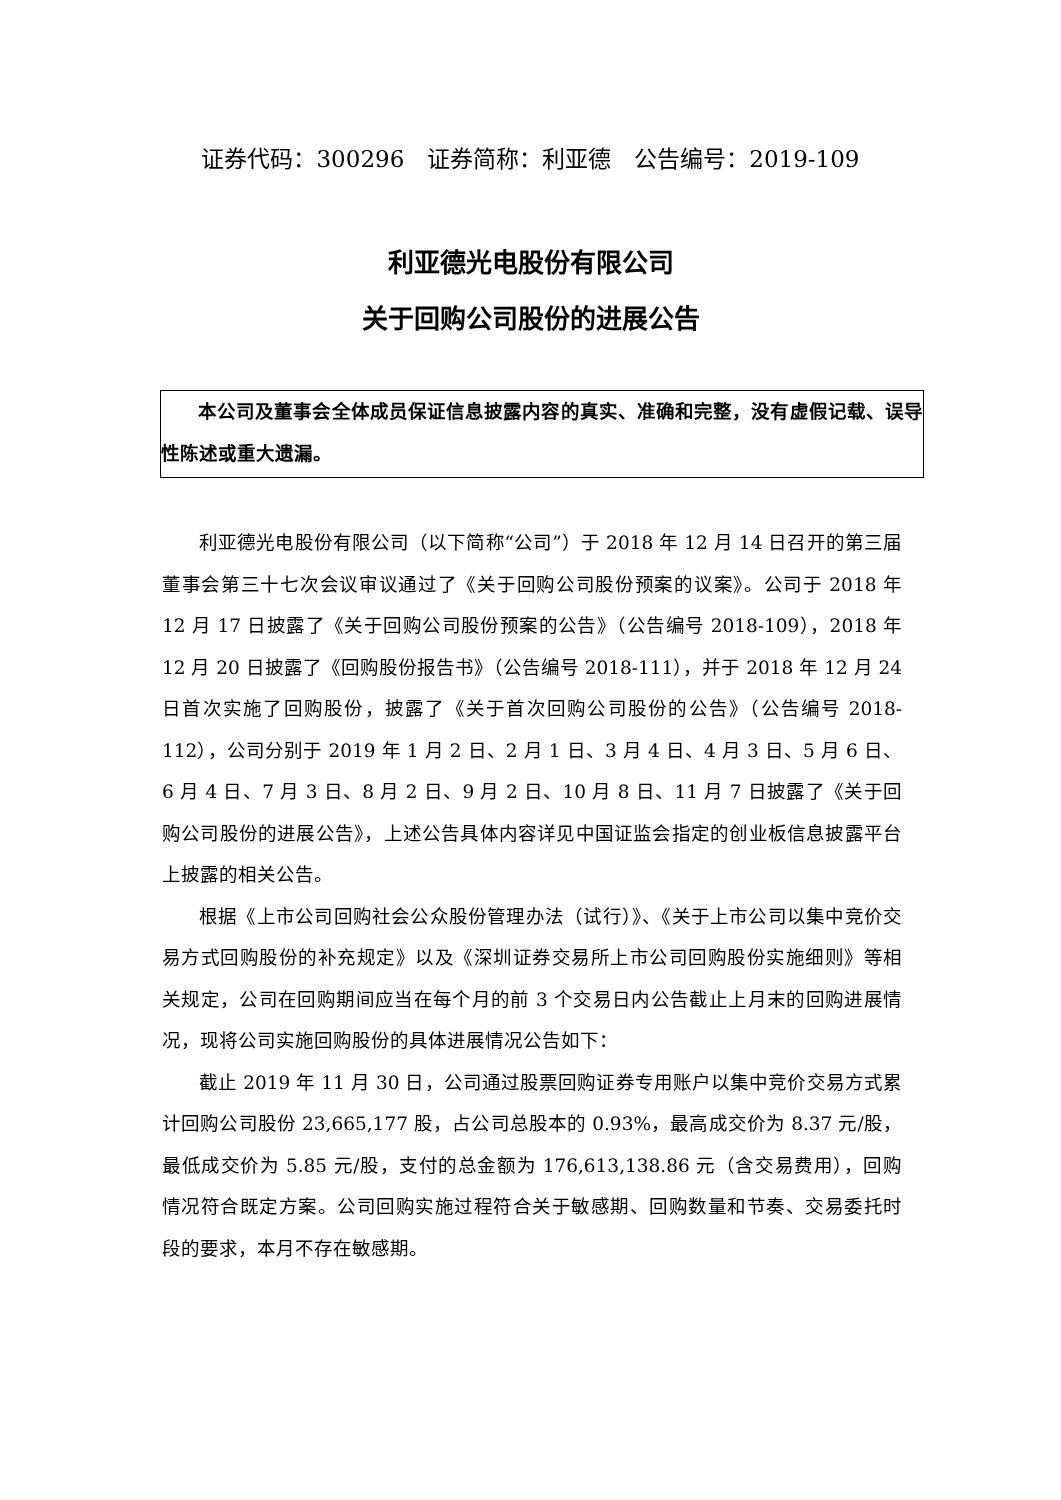证券代码：300296　证券简称：利亚德　公告编号：2019-109
利亚德光电股份有限公司
关于回购公司股份的进展公告
本公司及董事会全体成员保证信息披露内容的真实、准确和完整，没有虚假记载、误导性陈述或重大遗漏。
利亚德光电股份有限公司（以下简称“公司”）于 2018 年 12 月 14 日召开的第三届董事会第三十七次会议审议通过了《关于回购公司股份预案的议案》。公司于 2018 年 12 月 17 日披露了《关于回购公司股份预案的公告》（公告编号 2018-109），2018 年 12 月 20 日披露了《回购股份报告书》（公告编号 2018-111），并于 2018 年 12 月 24 日首次实施了回购股份，披露了《关于首次回购公司股份的公告》（公告编号 2018-112），公司分别于 2019 年 1 月 2 日、2 月 1 日、3 月 4 日、4 月 3 日、5 月 6 日、6 月 4 日、7 月 3 日、8 月 2 日、9 月 2 日、10 月 8 日、11 月 7 日披露了《关于回购公司股份的进展公告》，上述公告具体内容详见中国证监会指定的创业板信息披露平台上披露的相关公告。
根据《上市公司回购社会公众股份管理办法（试行）》、《关于上市公司以集中竞价交易方式回购股份的补充规定》以及《深圳证券交易所上市公司回购股份实施细则》等相关规定，公司在回购期间应当在每个月的前 3 个交易日内公告截止上月末的回购进展情况，现将公司实施回购股份的具体进展情况公告如下：
截止 2019 年 11 月 30 日，公司通过股票回购证券专用账户以集中竞价交易方式累计回购公司股份 23,665,177 股，占公司总股本的 0.93%，最高成交价为 8.37 元/股，最低成交价为 5.85 元/股，支付的总金额为 176,613,138.86 元（含交易费用），回购情况符合既定方案。公司回购实施过程符合关于敏感期、回购数量和节奏、交易委托时段的要求，本月不存在敏感期。